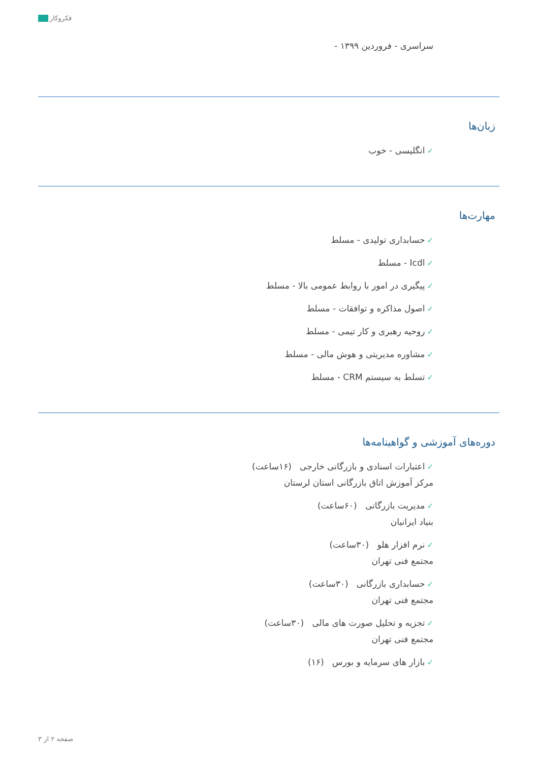فکروکار
سراسری - فروردین ۱۳۹۹ -
زبان‌ها
✓انگلیسی - خوب
مهارت‌ها
✓حسابداری تولیدی - مسلط
✓Icdl - مسلط
✓پیگیری در امور با روابط عمومی بالا - مسلط
✓اصول مذاکره و توافقات - مسلط
✓روحیه رهبری و کار تیمی - مسلط
✓مشاوره مدیریتی و هوش مالی - مسلط
✓تسلط به سیستم CRM - مسلط
دوره‌های آموزشی و گواهینامه‌ها
✓اعتبارات اسنادی و بازرگانی خارجی (۱۶ساعت)
مرکز آموزش اتاق بازرگانی استان لرستان
✓مدیریت بازرگانی (۶۰ساعت)
بنیاد ایرانیان
✓نرم افزار هلو (۳۰ساعت)
مجتمع فنی تهران
✓حسابداری بازرگانی (۳۰ساعت)
مجتمع فنی تهران
✓تجزیه و تحلیل صورت های مالی (۳۰ساعت)
مجتمع فنی تهران
✓بازار های سرمایه و بورس (۱۶)
صفحه ۲ از ۳